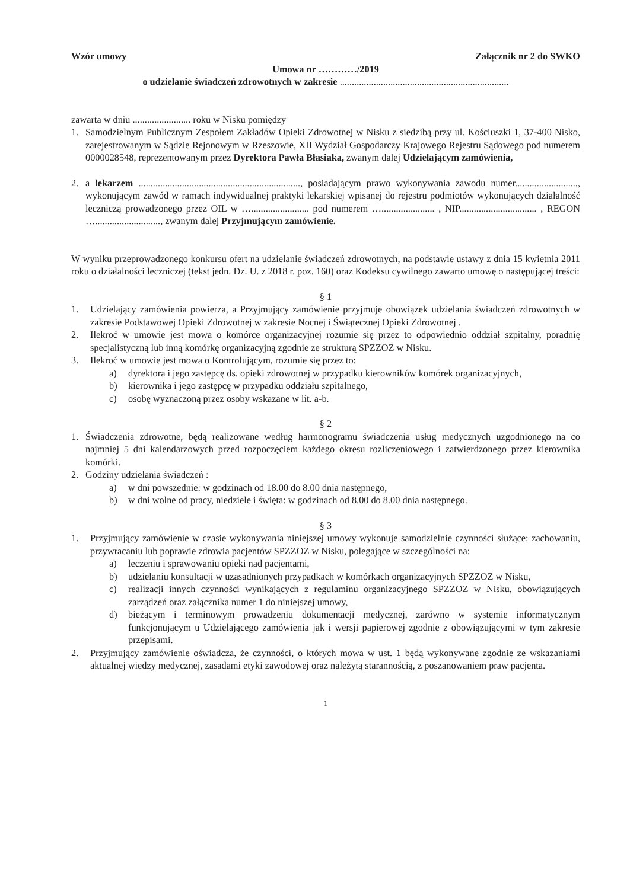Wzór umowy Załącznik nr 2 do SWKO
Umowa nr …………/2019
o udzielanie świadczeń zdrowotnych w zakresie ......................................................................
zawarta w dniu ........................ roku w Nisku pomiędzy
1. Samodzielnym Publicznym Zespołem Zakładów Opieki Zdrowotnej w Nisku z siedzibą przy ul. Kościuszki 1, 37-400 Nisko, zarejestrowanym w Sądzie Rejonowym w Rzeszowie, XII Wydział Gospodarczy Krajowego Rejestru Sądowego pod numerem 0000028548, reprezentowanym przez Dyrektora Pawła Błasiaka, zwanym dalej Udzielającym zamówienia,
2. a lekarzem ..................................................................., posiadającym prawo wykonywania zawodu numer.........................., wykonującym zawód w ramach indywidualnej praktyki lekarskiej wpisanej do rejestru podmiotów wykonujących działalność leczniczą prowadzonego przez OIL w …........................ pod numerem …...................... , NIP................................ , REGON …..........................., zwanym dalej Przyjmującym zamówienie.
W wyniku przeprowadzonego konkursu ofert na udzielanie świadczeń zdrowotnych, na podstawie ustawy z dnia 15 kwietnia 2011 roku o działalności leczniczej (tekst jedn. Dz. U. z 2018 r. poz. 160) oraz Kodeksu cywilnego zawarto umowę o następującej treści:
§ 1
1. Udzielający zamówienia powierza, a Przyjmujący zamówienie przyjmuje obowiązek udzielania świadczeń zdrowotnych w zakresie Podstawowej Opieki Zdrowotnej w zakresie Nocnej i Świątecznej Opieki Zdrowotnej .
2. Ilekroć w umowie jest mowa o komórce organizacyjnej rozumie się przez to odpowiednio oddział szpitalny, poradnię specjalistyczną lub inną komórkę organizacyjną zgodnie ze strukturą SPZZOZ w Nisku.
3. Ilekroć w umowie jest mowa o Kontrolującym, rozumie się przez to:
a) dyrektora i jego zastępcę ds. opieki zdrowotnej w przypadku kierowników komórek organizacyjnych,
b) kierownika i jego zastępcę w przypadku oddziału szpitalnego,
c) osobę wyznaczoną przez osoby wskazane w lit. a-b.
§ 2
1. Świadczenia zdrowotne, będą realizowane według harmonogramu świadczenia usług medycznych uzgodnionego na co najmniej 5 dni kalendarzowych przed rozpoczęciem każdego okresu rozliczeniowego i zatwierdzonego przez kierownika komórki.
2. Godziny udzielania świadczeń :
a) w dni powszednie: w godzinach od 18.00 do 8.00 dnia następnego,
b) w dni wolne od pracy, niedziele i święta: w godzinach od 8.00 do 8.00 dnia następnego.
§ 3
1. Przyjmujący zamówienie w czasie wykonywania niniejszej umowy wykonuje samodzielnie czynności służące: zachowaniu, przywracaniu lub poprawie zdrowia pacjentów SPZZOZ w Nisku, polegające w szczególności na:
a) leczeniu i sprawowaniu opieki nad pacjentami,
b) udzielaniu konsultacji w uzasadnionych przypadkach w komórkach organizacyjnych SPZZOZ w Nisku,
c) realizacji innych czynności wynikających z regulaminu organizacyjnego SPZZOZ w Nisku, obowiązujących zarządzeń oraz załącznika numer 1 do niniejszej umowy,
d) bieżącym i terminowym prowadzeniu dokumentacji medycznej, zarówno w systemie informatycznym funkcjonującym u Udzielającego zamówienia jak i wersji papierowej zgodnie z obowiązującymi w tym zakresie przepisami.
2. Przyjmujący zamówienie oświadcza, że czynności, o których mowa w ust. 1 będą wykonywane zgodnie ze wskazaniami aktualnej wiedzy medycznej, zasadami etyki zawodowej oraz należytą starannością, z poszanowaniem praw pacjenta.
1